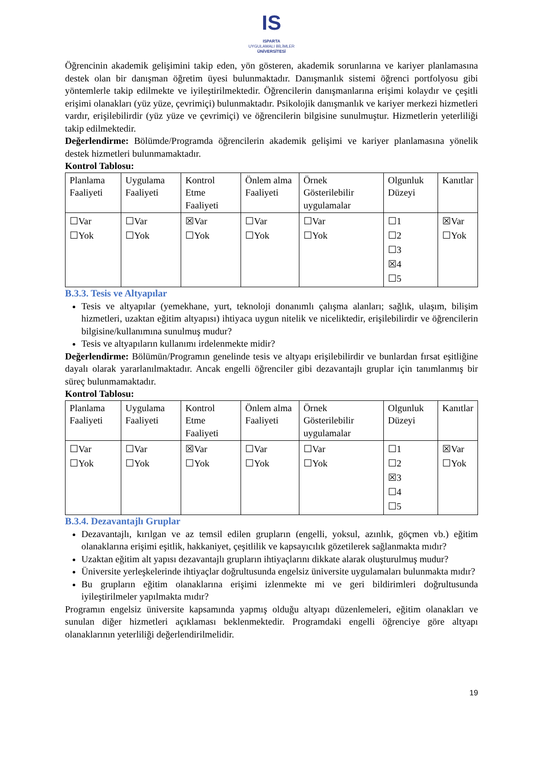IS
ISPARTA
UYGULAMALI BİLİMLER
ÜNİVERSİTESİ
Öğrencinin akademik gelişimini takip eden, yön gösteren, akademik sorunlarına ve kariyer planlamasına destek olan bir danışman öğretim üyesi bulunmaktadır. Danışmanlık sistemi öğrenci portfolyosu gibi yöntemlerle takip edilmekte ve iyileştirilmektedir. Öğrencilerin danışmanlarına erişimi kolaydır ve çeşitli erişimi olanakları (yüz yüze, çevrimiçi) bulunmaktadır. Psikolojik danışmanlık ve kariyer merkezi hizmetleri vardır, erişilebilirdir (yüz yüze ve çevrimiçi) ve öğrencilerin bilgisine sunulmuştur. Hizmetlerin yeterliliği takip edilmektedir.
Değerlendirme: Bölümde/Programda öğrencilerin akademik gelişimi ve kariyer planlamasına yönelik destek hizmetleri bulunmamaktadır.
Kontrol Tablosu:
| Planlama Faaliyeti | Uygulama Faaliyeti | Kontrol Etme Faaliyeti | Önlem alma Faaliyeti | Örnek Gösterilebilir uygulamalar | Olgunluk Düzeyi | Kanıtlar |
| ☐Var ☐Yok | ☐Var ☐Yok | ☒Var ☐Yok | ☐Var ☐Yok | ☐Var ☐Yok | ☐1 ☐2 ☐3 ☒4 ☐5 | ☒Var ☐Yok |
B.3.3. Tesis ve Altyapılar
Tesis ve altyapılar (yemekhane, yurt, teknoloji donanımlı çalışma alanları; sağlık, ulaşım, bilişim hizmetleri, uzaktan eğitim altyapısı) ihtiyaca uygun nitelik ve niceliktedir, erişilebilirdir ve öğrencilerin bilgisine/kullanımına sunulmuş mudur?
Tesis ve altyapıların kullanımı irdelenmekte midir?
Değerlendirme: Bölümün/Programın genelinde tesis ve altyapı erişilebilirdir ve bunlardan fırsat eşitliğine dayalı olarak yararlanılmaktadır. Ancak engelli öğrenciler gibi dezavantajlı gruplar için tanımlanmış bir süreç bulunmamaktadır.
Kontrol Tablosu:
| Planlama Faaliyeti | Uygulama Faaliyeti | Kontrol Etme Faaliyeti | Önlem alma Faaliyeti | Örnek Gösterilebilir uygulamalar | Olgunluk Düzeyi | Kanıtlar |
| ☐Var ☐Yok | ☐Var ☐Yok | ☒Var ☐Yok | ☐Var ☐Yok | ☐Var ☐Yok | ☐1 ☐2 ☒3 ☐4 ☐5 | ☒Var ☐Yok |
B.3.4. Dezavantajlı Gruplar
Dezavantajlı, kırılgan ve az temsil edilen grupların (engelli, yoksul, azınlık, göçmen vb.) eğitim olanaklarına erişimi eşitlik, hakkaniyet, çeşitlilik ve kapsayıcılık gözetilerek sağlanmakta mıdır?
Uzaktan eğitim alt yapısı dezavantajlı grupların ihtiyaçlarını dikkate alarak oluşturulmuş mudur?
Üniversite yerleşkelerinde ihtiyaçlar doğrultusunda engelsiz üniversite uygulamaları bulunmakta mıdır?
Bu grupların eğitim olanaklarına erişimi izlenmekte mi ve geri bildirimleri doğrultusunda iyileştirilmeler yapılmakta mıdır?
Programın engelsiz üniversite kapsamında yapmış olduğu altyapı düzenlemeleri, eğitim olanakları ve sunulan diğer hizmetleri açıklaması beklenmektedir. Programdaki engelli öğrenciye göre altyapı olanaklarının yeterliliği değerlendirilmelidir.
19